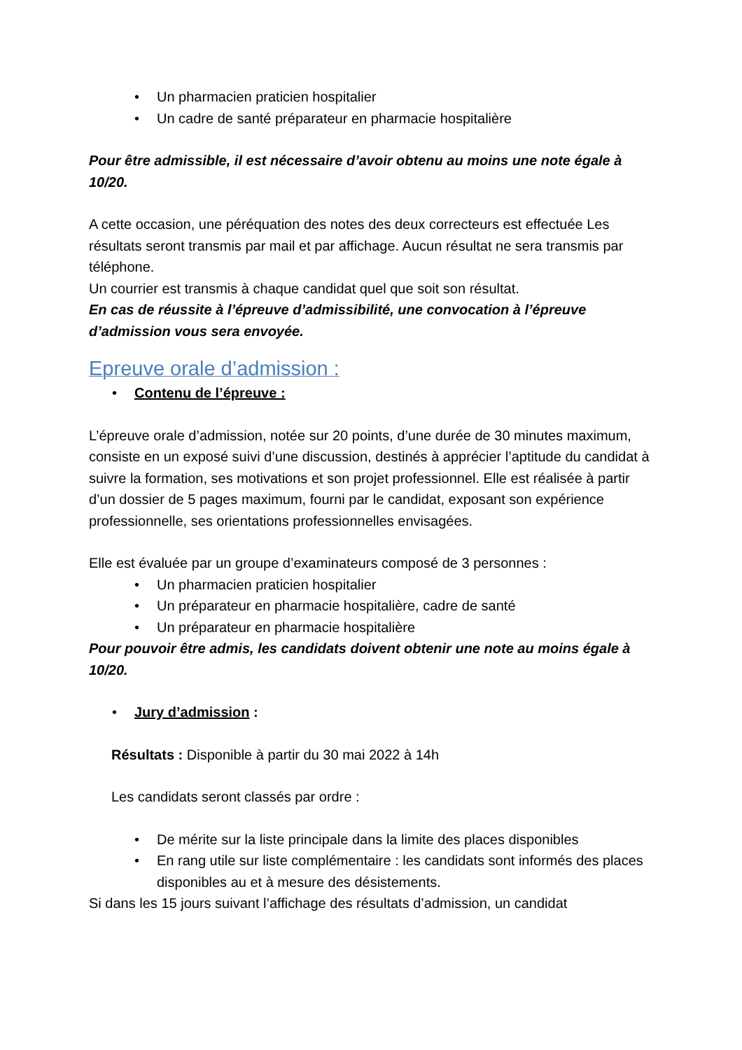• Un pharmacien praticien hospitalier
• Un cadre de santé préparateur en pharmacie hospitalière
Pour être admissible, il est nécessaire d’avoir obtenu au moins une note égale à 10/20.
A cette occasion, une péréquation des notes des deux correcteurs est effectuée Les résultats seront transmis par mail et par affichage. Aucun résultat ne sera transmis par téléphone.
Un courrier est transmis à chaque candidat quel que soit son résultat.
En cas de réussite à l’épreuve d’admissibilité, une convocation à l’épreuve d’admission vous sera envoyée.
Epreuve orale d’admission :
• Contenu de l’épreuve :
L’épreuve orale d’admission, notée sur 20 points, d’une durée de 30 minutes maximum, consiste en un exposé suivi d’une discussion, destinés à apprécier l’aptitude du candidat à suivre la formation, ses motivations et son projet professionnel. Elle est réalisée à partir d’un dossier de 5 pages maximum, fourni par le candidat, exposant son expérience professionnelle, ses orientations professionnelles envisagées.
Elle est évaluée par un groupe d’examinateurs composé de 3 personnes :
• Un pharmacien praticien hospitalier
• Un préparateur en pharmacie hospitalière, cadre de santé
• Un préparateur en pharmacie hospitalière
Pour pouvoir être admis, les candidats doivent obtenir une note au moins égale à 10/20.
• Jury d’admission :
Résultats : Disponible à partir du 30 mai 2022 à 14h
Les candidats seront classés par ordre :
• De mérite sur la liste principale dans la limite des places disponibles
• En rang utile sur liste complémentaire : les candidats sont informés des places disponibles au et à mesure des désistements.
Si dans les 15 jours suivant l’affichage des résultats d’admission, un candidat